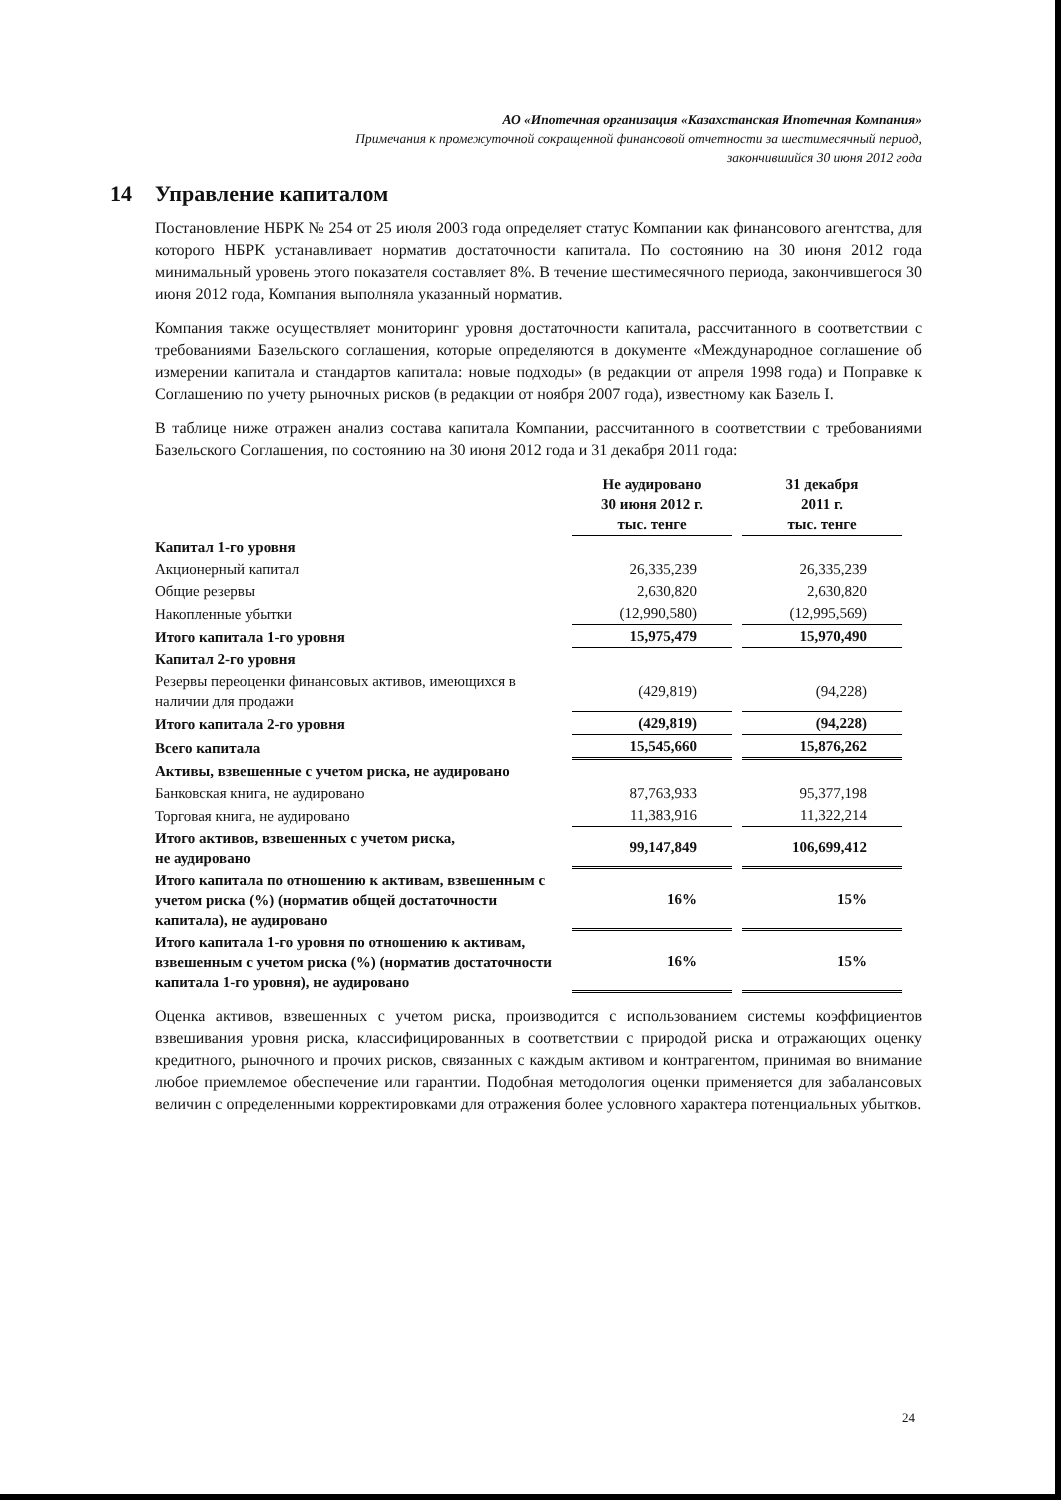АО «Ипотечная организация «Казахстанская Ипотечная Компания»
Примечания к промежуточной сокращенной финансовой отчетности за шестимесячный период,
закончившийся 30 июня 2012 года
14 Управление капиталом
Постановление НБРК № 254 от 25 июля 2003 года определяет статус Компании как финансового агентства, для которого НБРК устанавливает норматив достаточности капитала. По состоянию на 30 июня 2012 года минимальный уровень этого показателя составляет 8%. В течение шестимесячного периода, закончившегося 30 июня 2012 года, Компания выполняла указанный норматив.
Компания также осуществляет мониторинг уровня достаточности капитала, рассчитанного в соответствии с требованиями Базельского соглашения, которые определяются в документе «Международное соглашение об измерении капитала и стандартов капитала: новые подходы» (в редакции от апреля 1998 года) и Поправке к Соглашению по учету рыночных рисков (в редакции от ноября 2007 года), известному как Базель I.
В таблице ниже отражен анализ состава капитала Компании, рассчитанного в соответствии с требованиями Базельского Соглашения, по состоянию на 30 июня 2012 года и 31 декабря 2011 года:
| | Не аудировано 30 июня 2012 г. тыс. тенге | 31 декабря 2011 г. тыс. тенге |
| Капитал 1-го уровня | | |
| Акционерный капитал | 26,335,239 | 26,335,239 |
| Общие резервы | 2,630,820 | 2,630,820 |
| Накопленные убытки | (12,990,580) | (12,995,569) |
| Итого капитала 1-го уровня | 15,975,479 | 15,970,490 |
| Капитал 2-го уровня | | |
| Резервы переоценки финансовых активов, имеющихся в наличии для продажи | (429,819) | (94,228) |
| Итого капитала 2-го уровня | (429,819) | (94,228) |
| Всего капитала | 15,545,660 | 15,876,262 |
| Активы, взвешенные с учетом риска, не аудировано | | |
| Банковская книга, не аудировано | 87,763,933 | 95,377,198 |
| Торговая книга, не аудировано | 11,383,916 | 11,322,214 |
| Итого активов, взвешенных с учетом риска, не аудировано | 99,147,849 | 106,699,412 |
| Итого капитала по отношению к активам, взвешенным с учетом риска (%) (норматив общей достаточности капитала), не аудировано | 16% | 15% |
| Итого капитала 1-го уровня по отношению к активам, взвешенным с учетом риска (%) (норматив достаточности капитала 1-го уровня), не аудировано | 16% | 15% |
Оценка активов, взвешенных с учетом риска, производится с использованием системы коэффициентов взвешивания уровня риска, классифицированных в соответствии с природой риска и отражающих оценку кредитного, рыночного и прочих рисков, связанных с каждым активом и контрагентом, принимая во внимание любое приемлемое обеспечение или гарантии. Подобная методология оценки применяется для забалансовых величин с определенными корректировками для отражения более условного характера потенциальных убытков.
24